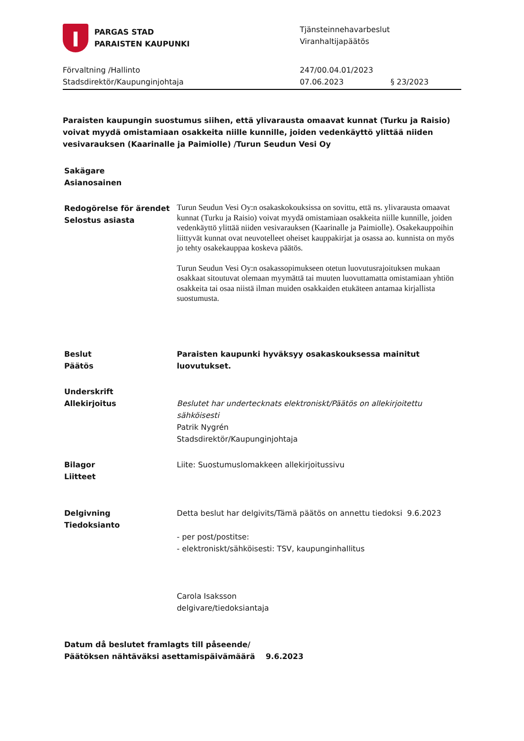PARGAS STAD
PARAISTEN KAUPUNKI
Tjänsteinnehavarbeslut
Viranhaltijapäätös
Förvaltning /Hallinto
Stadsdirektör/Kaupunginjohtaja
247/00.04.01/2023
07.06.2023 § 23/2023
Paraisten kaupungin suostumus siihen, että ylivarausta omaavat kunnat (Turku ja Raisio) voivat myydä omistamiaan osakkeita niille kunnille, joiden vedenkäyttö ylittää niiden vesivarauksen (Kaarinalle ja Paimiolle) /Turun Seudun Vesi Oy
Sakägare
Asianosainen
Redogörelse för ärendet
Selostus asiasta
Turun Seudun Vesi Oy:n osakaskokouksissa on sovittu, että ns. ylivarausta omaavat kunnat (Turku ja Raisio) voivat myydä omistamiaan osakkeita niille kunnille, joiden vedenkäyttö ylittää niiden vesivarauksen (Kaarinalle ja Paimiolle). Osakekauppoihin liittyvät kunnat ovat neuvotelleet oheiset kauppakirjat ja osassa ao. kunnista on myös jo tehty osakekauppaa koskeva päätös.
Turun Seudun Vesi Oy:n osakassopimukseen otetun luovutusrajoituksen mukaan osakkaat sitoutuvat olemaan myymättä tai muuten luovuttamatta omistamiaan yhtiön osakkeita tai osaa niistä ilman muiden osakkaiden etukäteen antamaa kirjallista suostumusta.
Beslut
Päätös
Paraisten kaupunki hyväksyy osakaskouksessa mainitut luovutukset.
Underskrift
Allekirjoitus
Beslutet har undertecknats elektroniskt/Päätös on allekirjoitettu sähköisesti
Patrik Nygrén
Stadsdirektör/Kaupunginjohtaja
Bilagor
Liitteet
Liite: Suostumuslomakkeen allekirjoitussivu
Delgivning
Tiedoksianto
Detta beslut har delgivits/Tämä päätös on annettu tiedoksi 9.6.2023
- per post/postitse:
- elektroniskt/sähköisesti: TSV, kaupunginhallitus
Carola Isaksson
delgivare/tiedoksiantaja
Datum då beslutet framlagts till påseende/
Päätöksen nähtäväksi asettamispäivämäärä 9.6.2023